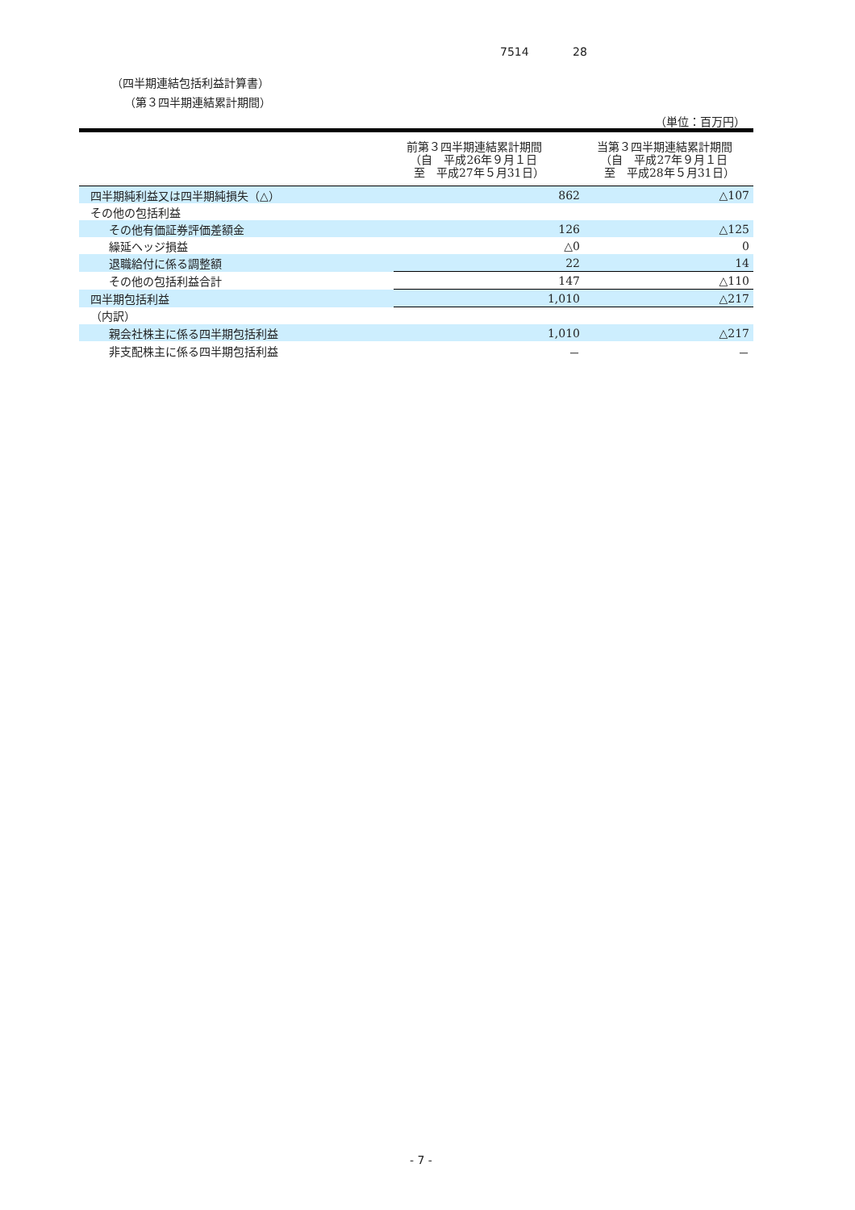7514 28
（四半期連結包括利益計算書）
（第３四半期連結累計期間）
（単位：百万円）
| | 前第３四半期連結累計期間 （自 平成26年９月１日 至 平成27年５月31日） | 当第３四半期連結累計期間 （自 平成27年９月１日 至 平成28年５月31日） |
| --- | --- | --- |
| 四半期純利益又は四半期純損失（△） | 862 | △107 |
| その他の包括利益 | | |
| その他有価証券評価差額金 | 126 | △125 |
| 繰延ヘッジ損益 | △0 | 0 |
| 退職給付に係る調整額 | 22 | 14 |
| その他の包括利益合計 | 147 | △110 |
| 四半期包括利益 | 1,010 | △217 |
| （内訳） | | |
| 親会社株主に係る四半期包括利益 | 1,010 | △217 |
| 非支配株主に係る四半期包括利益 | － | － |
- 7 -